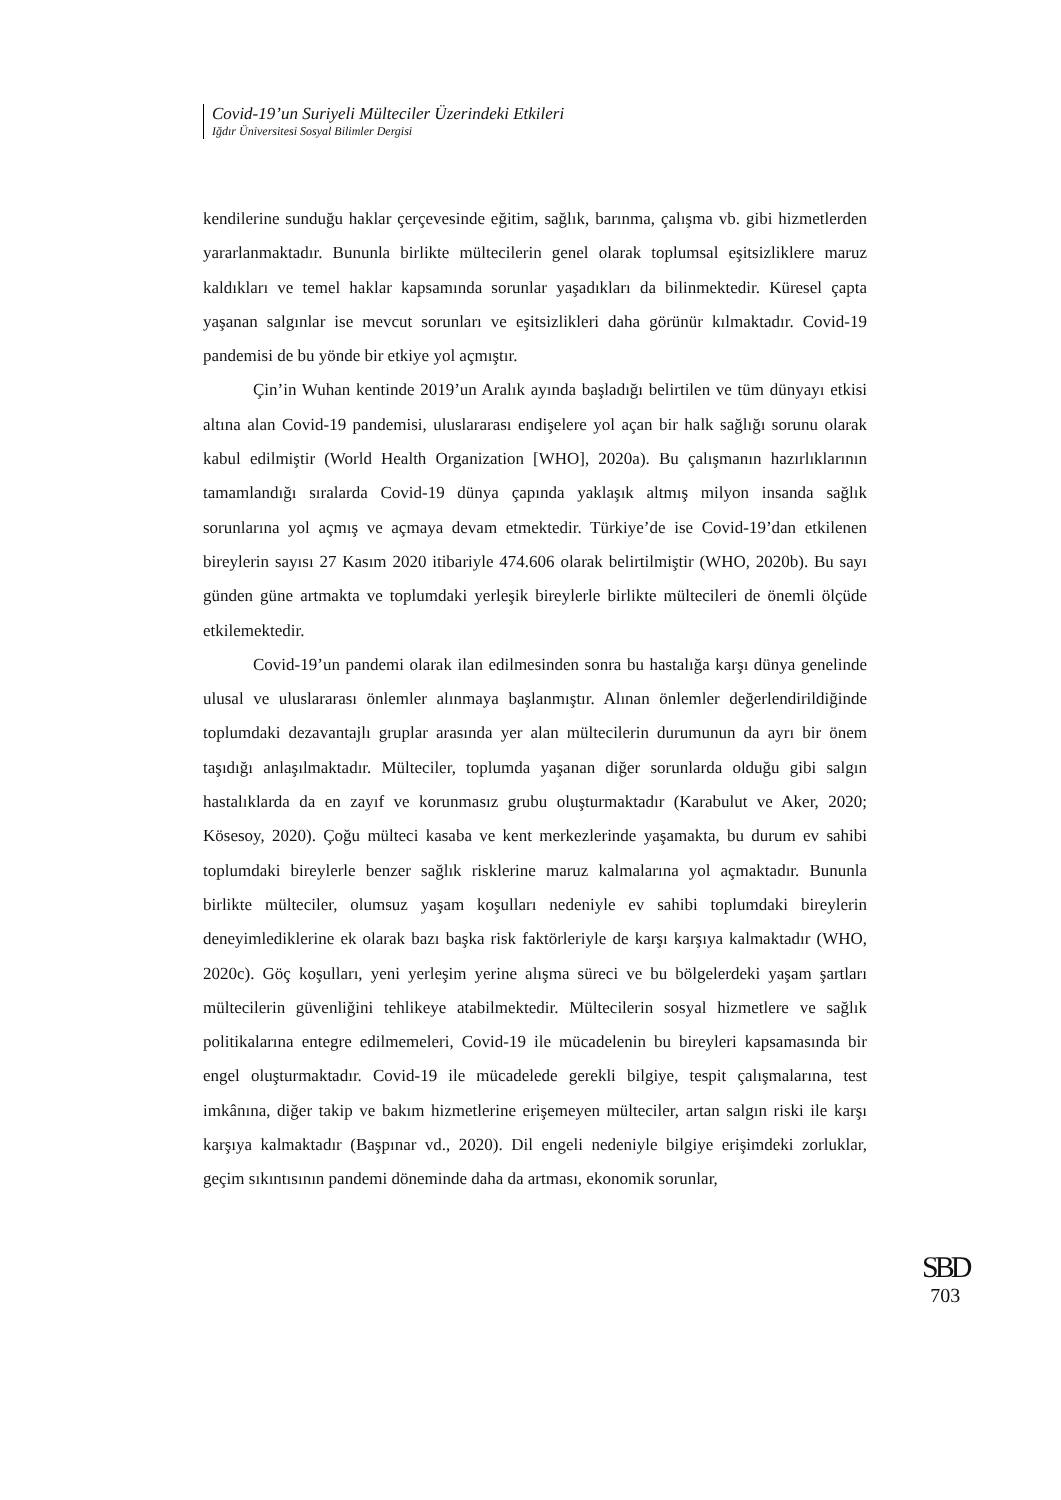Covid-19’un Suriyeli Mülteciler Üzerindeki Etkileri
Iğdır Üniversitesi Sosyal Bilimler Dergisi
kendilerine sunduğu haklar çerçevesinde eğitim, sağlık, barınma, çalışma vb. gibi hizmetlerden yararlanmaktadır. Bununla birlikte mültecilerin genel olarak toplumsal eşitsizliklere maruz kaldıkları ve temel haklar kapsamında sorunlar yaşadıkları da bilinmektedir. Küresel çapta yaşanan salgınlar ise mevcut sorunları ve eşitsizlikleri daha görünür kılmaktadır. Covid-19 pandemisi de bu yönde bir etkiye yol açmıştır.
Çin’in Wuhan kentinde 2019’un Aralık ayında başladığı belirtilen ve tüm dünyayı etkisi altına alan Covid-19 pandemisi, uluslararası endişelere yol açan bir halk sağlığı sorunu olarak kabul edilmiştir (World Health Organization [WHO], 2020a). Bu çalışmanın hazırlıklarının tamamlandığı sıralarda Covid-19 dünya çapında yaklaşık altmış milyon insanda sağlık sorunlarına yol açmış ve açmaya devam etmektedir. Türkiye’de ise Covid-19’dan etkilenen bireylerin sayısı 27 Kasım 2020 itibariyle 474.606 olarak belirtilmiştir (WHO, 2020b). Bu sayı günden güne artmakta ve toplumdaki yerleşik bireylerle birlikte mültecileri de önemli ölçüde etkilemektedir.
Covid-19’un pandemi olarak ilan edilmesinden sonra bu hastalığa karşı dünya genelinde ulusal ve uluslararası önlemler alınmaya başlanmıştır. Alınan önlemler değerlendirildiğinde toplumdaki dezavantajlı gruplar arasında yer alan mültecilerin durumunun da ayrı bir önem taşıdığı anlaşılmaktadır. Mülteciler, toplumda yaşanan diğer sorunlarda olduğu gibi salgın hastalıklarda da en zayıf ve korunmasız grubu oluşturmaktadır (Karabulut ve Aker, 2020; Kösesoy, 2020). Çoğu mülteci kasaba ve kent merkezlerinde yaşamakta, bu durum ev sahibi toplumdaki bireylerle benzer sağlık risklerine maruz kalmalarına yol açmaktadır. Bununla birlikte mülteciler, olumsuz yaşam koşulları nedeniyle ev sahibi toplumdaki bireylerin deneyimlediklerine ek olarak bazı başka risk faktörleriyle de karşı karşıya kalmaktadır (WHO, 2020c). Göç koşulları, yeni yerleşim yerine alışma süreci ve bu bölgelerdeki yaşam şartları mültecilerin güvenliğini tehlikeye atabilmektedir. Mültecilerin sosyal hizmetlere ve sağlık politikalarına entegre edilmemeleri, Covid-19 ile mücadelenin bu bireyleri kapsamasında bir engel oluşturmaktadır. Covid-19 ile mücadelede gerekli bilgiye, tespit çalışmalarına, test imkânına, diğer takip ve bakım hizmetlerine erişemeyen mülteciler, artan salgın riski ile karşı karşıya kalmaktadır (Başpınar vd., 2020). Dil engeli nedeniyle bilgiye erişimdeki zorluklar, geçim sıkıntısının pandemi döneminde daha da artması, ekonomik sorunlar,
SBD
703